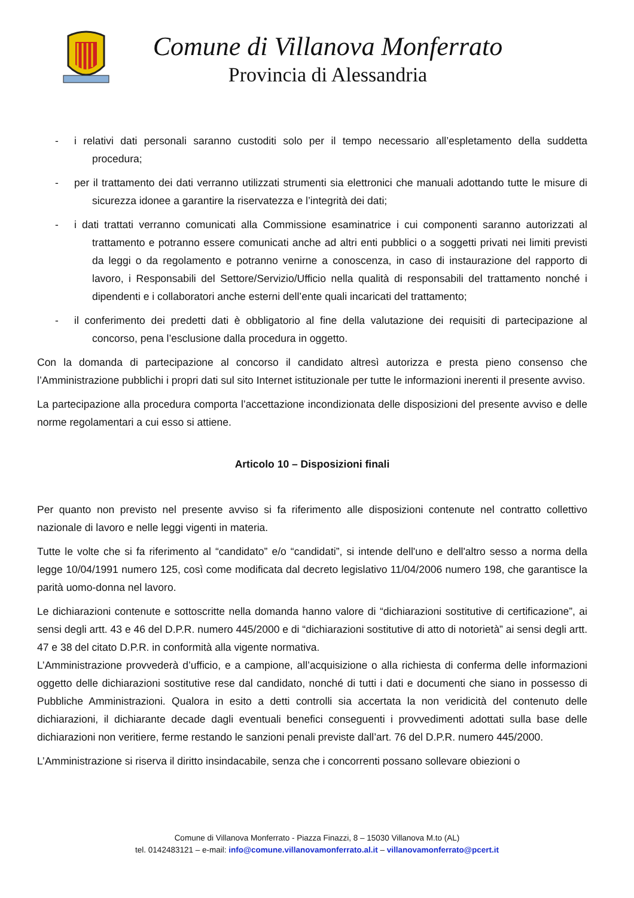Comune di Villanova Monferrato
Provincia di Alessandria
- i relativi dati personali saranno custoditi solo per il tempo necessario all’espletamento della suddetta procedura;
- per il trattamento dei dati verranno utilizzati strumenti sia elettronici che manuali adottando tutte le misure di sicurezza idonee a garantire la riservatezza e l’integrità dei dati;
- i dati trattati verranno comunicati alla Commissione esaminatrice i cui componenti saranno autorizzati al trattamento e potranno essere comunicati anche ad altri enti pubblici o a soggetti privati nei limiti previsti da leggi o da regolamento e potranno venirne a conoscenza, in caso di instaurazione del rapporto di lavoro, i Responsabili del Settore/Servizio/Ufficio nella qualità di responsabili del trattamento nonché i dipendenti e i collaboratori anche esterni dell’ente quali incaricati del trattamento;
- il conferimento dei predetti dati è obbligatorio al fine della valutazione dei requisiti di partecipazione al concorso, pena l’esclusione dalla procedura in oggetto.
Con la domanda di partecipazione al concorso il candidato altresì autorizza e presta pieno consenso che l’Amministrazione pubblichi i propri dati sul sito Internet istituzionale per tutte le informazioni inerenti il presente avviso.
La partecipazione alla procedura comporta l’accettazione incondizionata delle disposizioni del presente avviso e delle norme regolamentari a cui esso si attiene.
Articolo 10 – Disposizioni finali
Per quanto non previsto nel presente avviso si fa riferimento alle disposizioni contenute nel contratto collettivo nazionale di lavoro e nelle leggi vigenti in materia.
Tutte le volte che si fa riferimento al “candidato” e/o “candidati”, si intende dell'uno e dell'altro sesso a norma della legge 10/04/1991 numero 125, così come modificata dal decreto legislativo 11/04/2006 numero 198, che garantisce la parità uomo-donna nel lavoro.
Le dichiarazioni contenute e sottoscritte nella domanda hanno valore di “dichiarazioni sostitutive di certificazione”, ai sensi degli artt. 43 e 46 del D.P.R. numero 445/2000 e di “dichiarazioni sostitutive di atto di notorietà” ai sensi degli artt. 47 e 38 del citato D.P.R. in conformità alla vigente normativa.
L’Amministrazione provvederà d’ufficio, e a campione, all’acquisizione o alla richiesta di conferma delle informazioni oggetto delle dichiarazioni sostitutive rese dal candidato, nonché di tutti i dati e documenti che siano in possesso di Pubbliche Amministrazioni. Qualora in esito a detti controlli sia accertata la non veridicità del contenuto delle dichiarazioni, il dichiarante decade dagli eventuali benefici conseguenti i provvedimenti adottati sulla base delle dichiarazioni non veritiere, ferme restando le sanzioni penali previste dall’art. 76 del D.P.R. numero 445/2000.
L’Amministrazione si riserva il diritto insindacabile, senza che i concorrenti possano sollevare obiezioni o
Comune di Villanova Monferrato - Piazza Finazzi, 8 – 15030 Villanova M.to (AL)
tel. 0142483121 – e-mail: info@comune.villanovamonferrato.al.it – villanovamonferrato@pcert.it